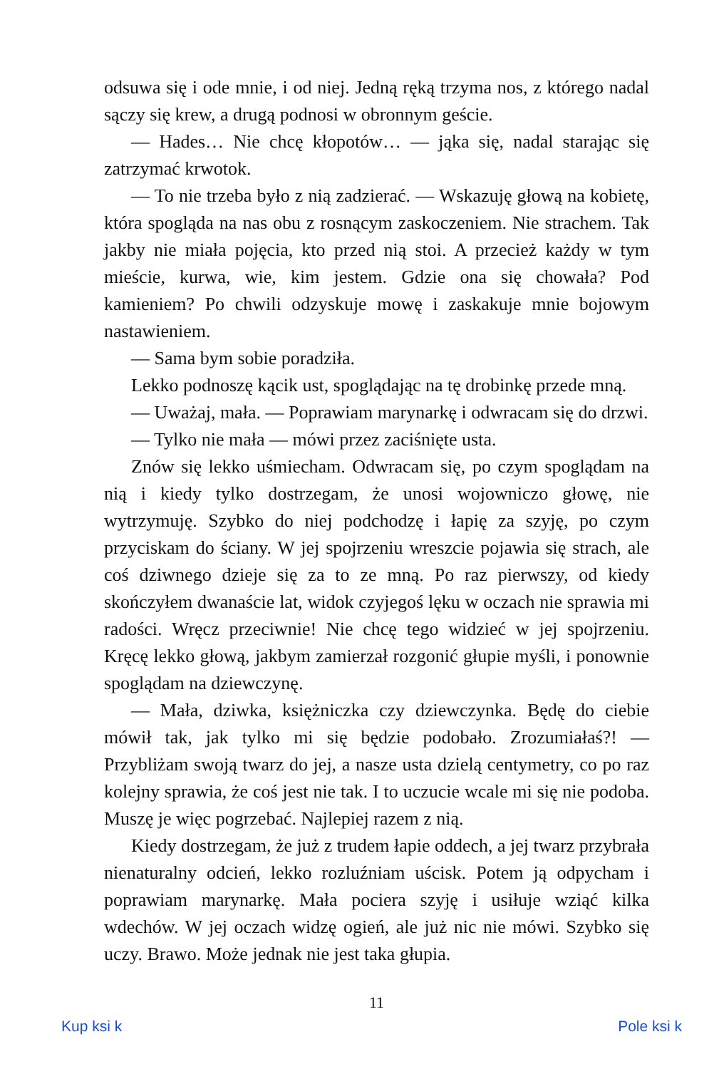odsuwa się i ode mnie, i od niej. Jedną ręką trzyma nos, z którego nadal sączy się krew, a drugą podnosi w obronnym geście.
— Hades… Nie chcę kłopotów… — jąka się, nadal starając się zatrzymać krwotok.
— To nie trzeba było z nią zadzierać. — Wskazuję głową na kobietę, która spogląda na nas obu z rosnącym zaskoczeniem. Nie strachem. Tak jakby nie miała pojęcia, kto przed nią stoi. A przecież każdy w tym mieście, kurwa, wie, kim jestem. Gdzie ona się chowała? Pod kamieniem? Po chwili odzyskuje mowę i zaskakuje mnie bojowym nastawieniem.
— Sama bym sobie poradziła.
Lekko podnoszę kącik ust, spoglądając na tę drobinkę przede mną.
— Uważaj, mała. — Poprawiam marynarkę i odwracam się do drzwi.
— Tylko nie mała — mówi przez zaciśnięte usta.
Znów się lekko uśmiecham. Odwracam się, po czym spoglądam na nią i kiedy tylko dostrzegam, że unosi wojowniczo głowę, nie wytrzymuję. Szybko do niej podchodzę i łapię za szyję, po czym przyciskam do ściany. W jej spojrzeniu wreszcie pojawia się strach, ale coś dziwnego dzieje się za to ze mną. Po raz pierwszy, od kiedy skończyłem dwanaście lat, widok czyjegoś lęku w oczach nie sprawia mi radości. Wręcz przeciwnie! Nie chcę tego widzieć w jej spojrzeniu. Kręcę lekko głową, jakbym zamierzał rozgonić głupie myśli, i ponownie spoglądam na dziewczynę.
— Mała, dziwka, księżniczka czy dziewczynka. Będę do ciebie mówił tak, jak tylko mi się będzie podobało. Zrozumiałaś?! — Przybliżam swoją twarz do jej, a nasze usta dzielą centymetry, co po raz kolejny sprawia, że coś jest nie tak. I to uczucie wcale mi się nie podoba. Muszę je więc pogrzebać. Najlepiej razem z nią.
Kiedy dostrzegam, że już z trudem łapie oddech, a jej twarz przybrała nienaturalny odcień, lekko rozluźniam uścisk. Potem ją odpycham i poprawiam marynarkę. Mała pociera szyję i usiłuje wziąć kilka wdechów. W jej oczach widzę ogień, ale już nic nie mówi. Szybko się uczy. Brawo. Może jednak nie jest taka głupia.
11
Kup ksi k Pole ksi k